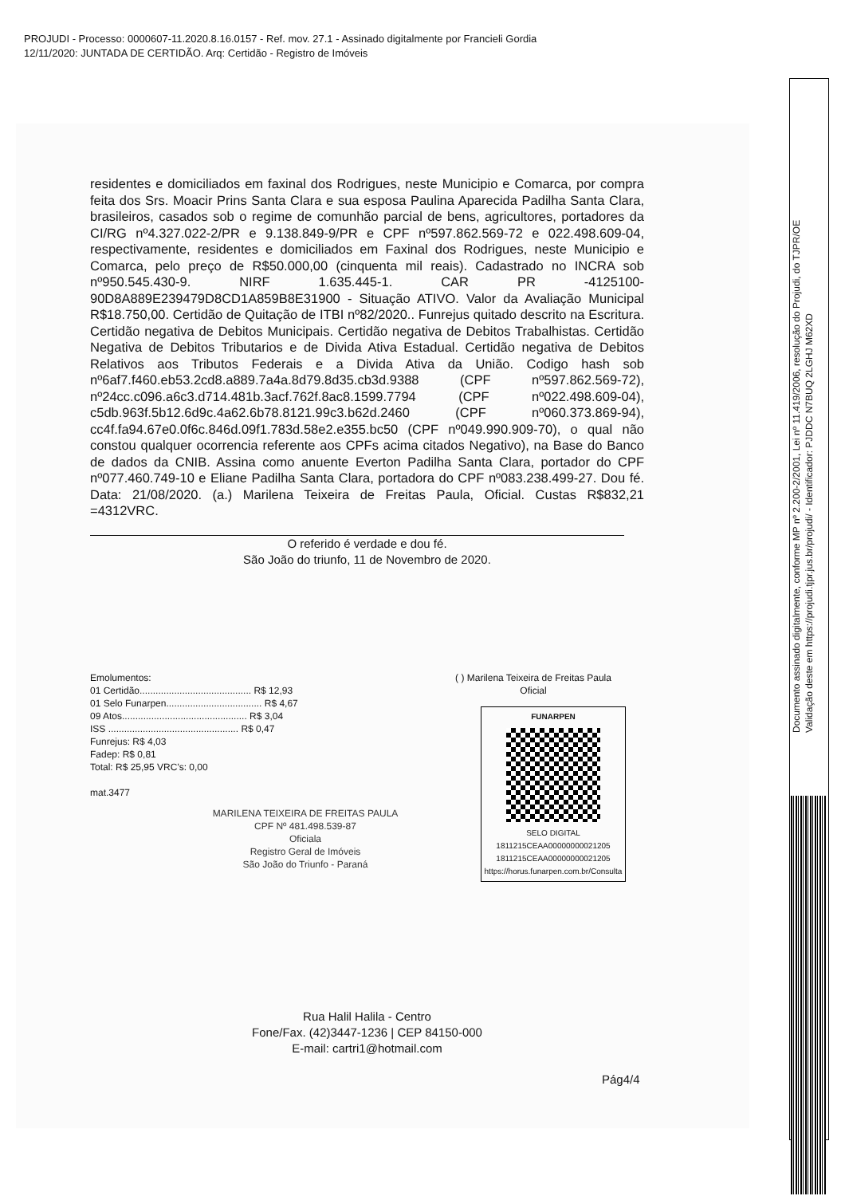PROJUDI - Processo: 0000607-11.2020.8.16.0157 - Ref. mov. 27.1 - Assinado digitalmente por Francieli Gordia
12/11/2020: JUNTADA DE CERTIDÃO. Arq: Certidão - Registro de Imóveis
Documento assinado digitalmente, conforme MP nº 2.200-2/2001, Lei nº 11.419/2006, resolução do Projudi, do TJPR/OE
Validação deste em https://projudi.tjpr.jus.br/projudi/ - Identificador: PJDDC N7BUQ 2LGHJ M62XD
residentes e domiciliados em faxinal dos Rodrigues, neste Municipio e Comarca, por compra feita dos Srs. Moacir Prins Santa Clara e sua esposa Paulina Aparecida Padilha Santa Clara, brasileiros, casados sob o regime de comunhão parcial de bens, agricultores, portadores da CI/RG nº4.327.022-2/PR e 9.138.849-9/PR e CPF nº597.862.569-72 e 022.498.609-04, respectivamente, residentes e domiciliados em Faxinal dos Rodrigues, neste Municipio e Comarca, pelo preço de R$50.000,00 (cinquenta mil reais). Cadastrado no INCRA sob nº950.545.430-9. NIRF 1.635.445-1. CAR PR -4125100- 90D8A889E239479D8CD1A859B8E31900 - Situação ATIVO. Valor da Avaliação Municipal R$18.750,00. Certidão de Quitação de ITBI nº82/2020.. Funrejus quitado descrito na Escritura. Certidão negativa de Debitos Municipais. Certidão negativa de Debitos Trabalhistas. Certidão Negativa de Debitos Tributarios e de Divida Ativa Estadual. Certidão negativa de Debitos Relativos aos Tributos Federais e a Divida Ativa da União. Codigo hash sob nº6af7.f460.eb53.2cd8.a889.7a4a.8d79.8d35.cb3d.9388 (CPF nº597.862.569-72), nº24cc.c096.a6c3.d714.481b.3acf.762f.8ac8.1599.7794 (CPF nº022.498.609-04), c5db.963f.5b12.6d9c.4a62.6b78.8121.99c3.b62d.2460 (CPF nº060.373.869-94), cc4f.fa94.67e0.0f6c.846d.09f1.783d.58e2.e355.bc50 (CPF nº049.990.909-70), o qual não constou qualquer ocorrencia referente aos CPFs acima citados Negativo), na Base do Banco de dados da CNIB. Assina como anuente Everton Padilha Santa Clara, portador do CPF nº077.460.749-10 e Eliane Padilha Santa Clara, portadora do CPF nº083.238.499-27. Dou fé. Data: 21/08/2020. (a.) Marilena Teixeira de Freitas Paula, Oficial. Custas R$832,21 =4312VRC.
O referido é verdade e dou fé.
São João do triunfo, 11 de Novembro de 2020.
Emolumentos:
01 Certidão.......................................... R$ 12,93
01 Selo Funarpen.................................... R$ 4,67
09 Atos............................................... R$ 3,04
ISS ................................................. R$ 0,47
Funrejus: R$ 4,03
Fadep: R$ 0,81
Total: R$ 25,95 VRC's: 0,00
mat.3477
MARILENA TEIXEIRA DE FREITAS PAULA
CPF Nº 481.498.539-87
Oficiala
Registro Geral de Imóveis
São João do Triunfo - Paraná
( ) Marilena Teixeira de Freitas Paula
Oficial
FUNARPEN
SELO DIGITAL
1811215CEAA00000000021205
1811215CEAA00000000021205
https://horus.funarpen.com.br/Consulta
Rua Halil Halila - Centro
Fone/Fax. (42)3447-1236 | CEP 84150-000
E-mail: cartri1@hotmail.com
Pág4/4